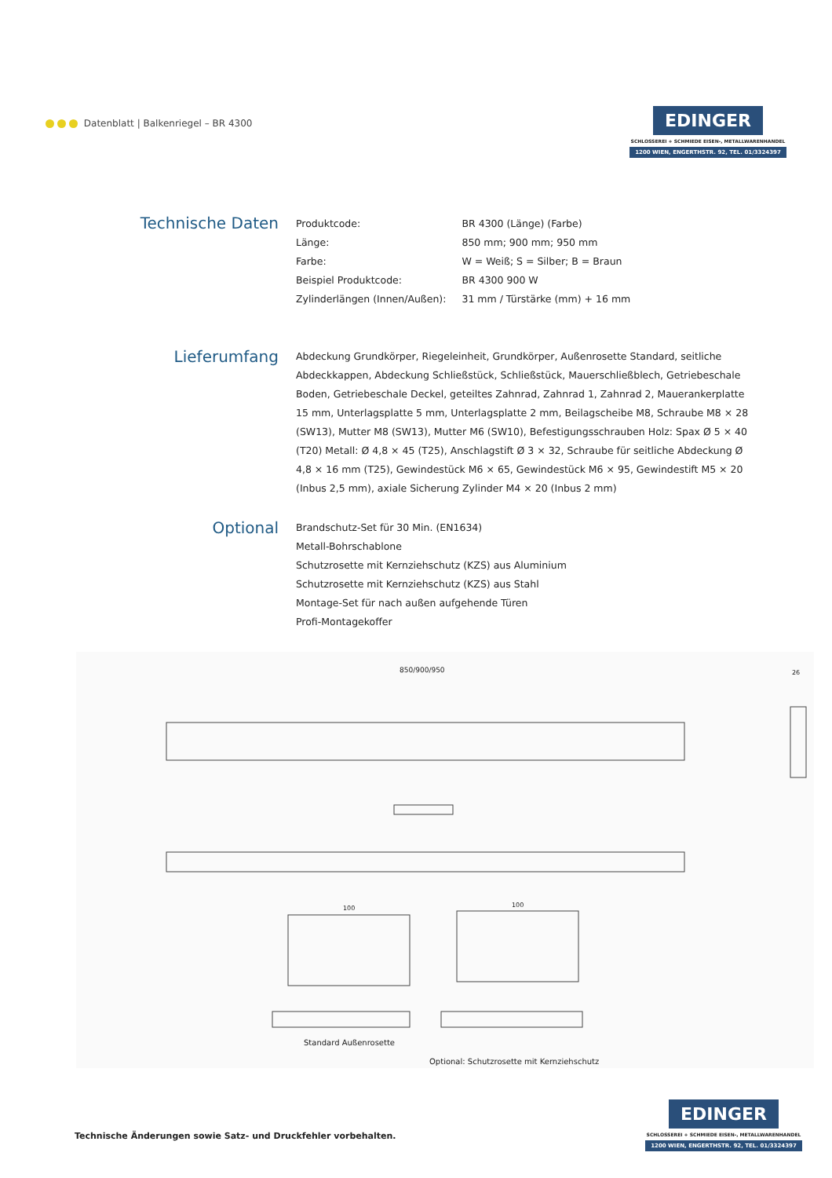Datenblatt | Balkenriegel – BR 4300
EDINGER
SCHLOSSEREI + SCHMIEDE EISEN-, METALLWARENHANDEL
1200 WIEN, ENGERTHSTR. 92, TEL. 01/3324397
Technische Daten
| Produktcode: | BR 4300 (Länge) (Farbe) |
| Länge: | 850 mm; 900 mm; 950 mm |
| Farbe: | W = Weiß; S = Silber; B = Braun |
| Beispiel Produktcode: | BR 4300 900 W |
| Zylinderlängen (Innen/Außen): | 31 mm / Türstärke (mm) + 16 mm |
Lieferumfang
Abdeckung Grundkörper, Riegeleinheit, Grundkörper, Außenrosette Standard, seitliche Abdeckkappen, Abdeckung Schließstück, Schließstück, Mauerschließblech, Getriebeschale Boden, Getriebeschale Deckel, geteiltes Zahnrad, Zahnrad 1, Zahnrad 2, Mauerankerplatte 15 mm, Unterlagsplatte 5 mm, Unterlagsplatte 2 mm, Beilagscheibe M8, Schraube M8 × 28 (SW13), Mutter M8 (SW13), Mutter M6 (SW10), Befestigungsschrauben Holz: Spax Ø 5 × 40 (T20) Metall: Ø 4,8 × 45 (T25), Anschlagstift Ø 3 × 32, Schraube für seitliche Abdeckung Ø 4,8 × 16 mm (T25), Gewindestück M6 × 65, Gewindestück M6 × 95, Gewindestift M5 × 20 (Inbus 2,5 mm), axiale Sicherung Zylinder M4 × 20 (Inbus 2 mm)
Optional
Brandschutz-Set für 30 Min. (EN1634)
Metall-Bohrschablone
Schutzrosette mit Kernziehschutz (KZS) aus Aluminium
Schutzrosette mit Kernziehschutz (KZS) aus Stahl
Montage-Set für nach außen aufgehende Türen
Profi-Montagekoffer
850/900/950 26
100 100
Standard Außenrosette
Optional: Schutzrosette mit Kernziehschutz
Technische Änderungen sowie Satz- und Druckfehler vorbehalten.
EDINGER
SCHLOSSEREI + SCHMIEDE EISEN-, METALLWARENHANDEL
1200 WIEN, ENGERTHSTR. 92, TEL. 01/3324397